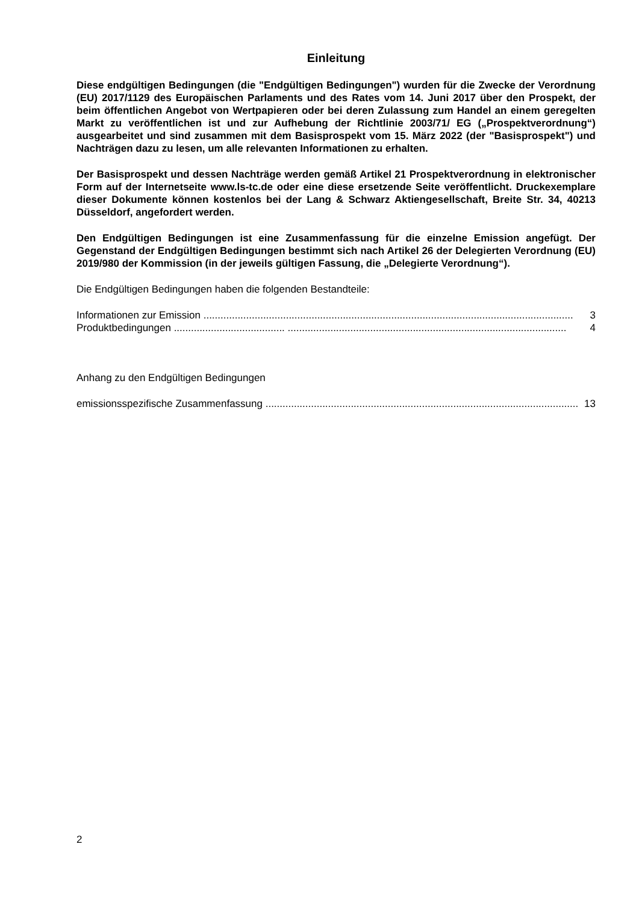Einleitung
Diese endgültigen Bedingungen (die "Endgültigen Bedingungen") wurden für die Zwecke der Verordnung (EU) 2017/1129 des Europäischen Parlaments und des Rates vom 14. Juni 2017 über den Prospekt, der beim öffentlichen Angebot von Wertpapieren oder bei deren Zulassung zum Handel an einem geregelten Markt zu veröffentlichen ist und zur Aufhebung der Richtlinie 2003/71/ EG („Prospektverordnung“) ausgearbeitet und sind zusammen mit dem Basisprospekt vom 15. März 2022 (der "Basisprospekt") und Nachträgen dazu zu lesen, um alle relevanten Informationen zu erhalten.
Der Basisprospekt und dessen Nachträge werden gemäß Artikel 21 Prospektverordnung in elektronischer Form auf der Internetseite www.ls-tc.de oder eine diese ersetzende Seite veröffentlicht. Druckexemplare dieser Dokumente können kostenlos bei der Lang & Schwarz Aktiengesellschaft, Breite Str. 34, 40213 Düsseldorf, angefordert werden.
Den Endgültigen Bedingungen ist eine Zusammenfassung für die einzelne Emission angefügt. Der Gegenstand der Endgültigen Bedingungen bestimmt sich nach Artikel 26 der Delegierten Verordnung (EU) 2019/980 der Kommission (in der jeweils gültigen Fassung, die „Delegierte Verordnung“).
Die Endgültigen Bedingungen haben die folgenden Bestandteile:
Informationen zur Emission .................................................................................................................................. 3
Produktbedingungen ....................................... .................................................................................................. 4
Anhang zu den Endgültigen Bedingungen
emissionsspezifische Zusammenfassung .............................................................................................................. 13
2